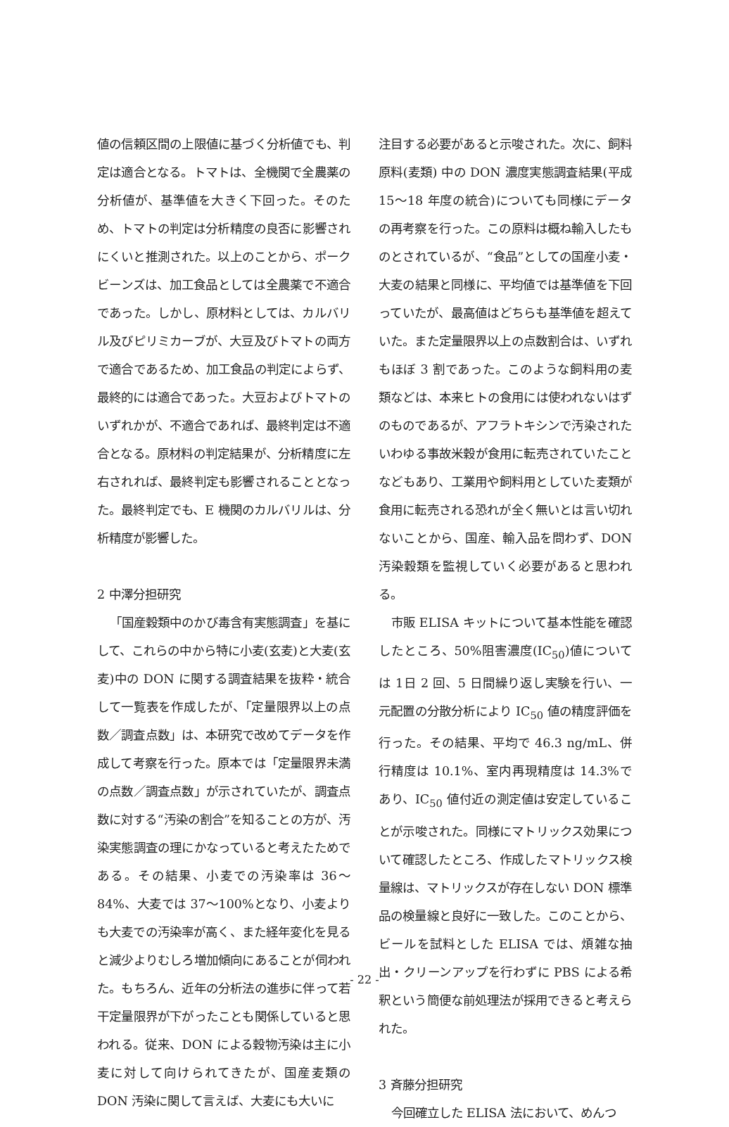値の信頼区間の上限値に基づく分析値でも、判定は適合となる。トマトは、全機関で全農薬の分析値が、基準値を大きく下回った。そのため、トマトの判定は分析精度の良否に影響されにくいと推測された。以上のことから、ポークビーンズは、加工食品としては全農薬で不適合であった。しかし、原材料としては、カルバリル及びピリミカーブが、大豆及びトマトの両方で適合であるため、加工食品の判定によらず、最終的には適合であった。大豆およびトマトのいずれかが、不適合であれば、最終判定は不適合となる。原材料の判定結果が、分析精度に左右されれば、最終判定も影響されることとなった。最終判定でも、E 機関のカルバリルは、分析精度が影響した。
2 中澤分担研究
「国産穀類中のかび毒含有実態調査」を基にして、これらの中から特に小麦(玄麦)と大麦(玄麦)中の DON に関する調査結果を抜粋・統合して一覧表を作成したが、「定量限界以上の点数／調査点数」は、本研究で改めてデータを作成して考察を行った。原本では「定量限界未満の点数／調査点数」が示されていたが、調査点数に対する“汚染の割合”を知ることの方が、汚染実態調査の理にかなっていると考えたためである。その結果、小麦での汚染率は 36～84%、大麦では 37～100%となり、小麦よりも大麦での汚染率が高く、また経年変化を見ると減少よりむしろ増加傾向にあることが伺われた。もちろん、近年の分析法の進歩に伴って若干定量限界が下がったことも関係していると思われる。従来、DON による穀物汚染は主に小麦に対して向けられてきたが、国産麦類の DON 汚染に関して言えば、大麦にも大いに
注目する必要があると示唆された。次に、飼料原料(麦類) 中の DON 濃度実態調査結果(平成 15～18 年度の統合)についても同様にデータの再考察を行った。この原料は概ね輸入したものとされているが、“食品”としての国産小麦・大麦の結果と同様に、平均値では基準値を下回っていたが、最高値はどちらも基準値を超えていた。また定量限界以上の点数割合は、いずれもほぼ 3 割であった。このような飼料用の麦類などは、本来ヒトの食用には使われないはずのものであるが、アフラトキシンで汚染されたいわゆる事故米穀が食用に転売されていたことなどもあり、工業用や飼料用としていた麦類が食用に転売される恐れが全く無いとは言い切れないことから、国産、輸入品を問わず、DON 汚染穀類を監視していく必要があると思われる。
市販 ELISA キットについて基本性能を確認したところ、50%阻害濃度(IC<sub>50</sub>)値については 1日 2 回、5 日間繰り返し実験を行い、一元配置の分散分析により IC<sub>50</sub> 値の精度評価を行った。その結果、平均で 46.3 ng/mL、併行精度は 10.1%、室内再現精度は 14.3%であり、IC<sub>50</sub> 値付近の測定値は安定していることが示唆された。同様にマトリックス効果について確認したところ、作成したマトリックス検量線は、マトリックスが存在しない DON 標準品の検量線と良好に一致した。このことから、ビールを試料とした ELISA では、煩雑な抽出・クリーンアップを行わずに PBS による希釈という簡便な前処理法が採用できると考えられた。
3 斉藤分担研究
今回確立した ELISA 法において、めんつ
- 22 -